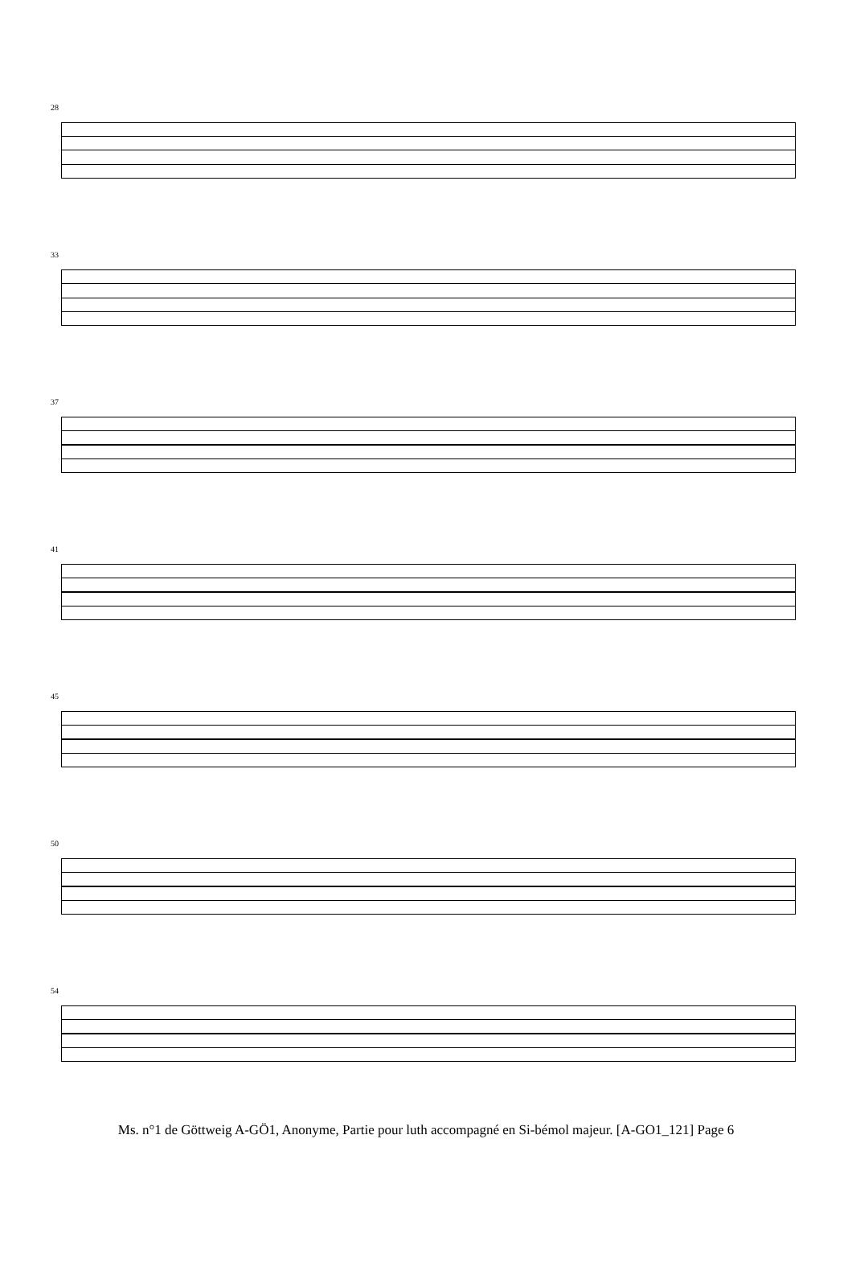28
33
37
41
45
50
54
Ms. n°1 de Göttweig A-GÖ1, Anonyme, Partie pour luth accompagné en Si-bémol majeur. [A-GO1_121] Page 6